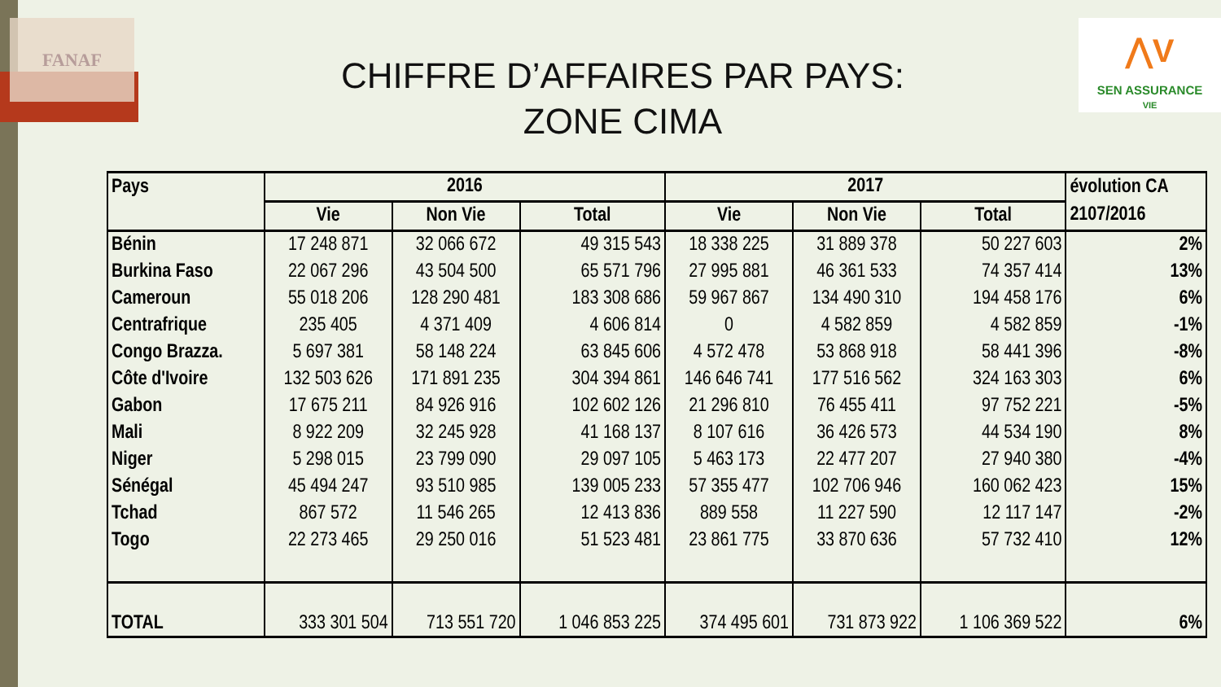FANAF
⋀V
SEN ASSURANCE
VIE
CHIFFRE D’AFFAIRES PAR PAYS:
ZONE CIMA
| Pays | 2016 | | | 2017 | | | évolution CA |
| --- | --- | --- | --- | --- | --- | --- | --- |
| | Vie | Non Vie | Total | Vie | Non Vie | Total | 2107/2016 |
| Bénin | 17 248 871 | 32 066 672 | 49 315 543 | 18 338 225 | 31 889 378 | 50 227 603 | 2% |
| Burkina Faso | 22 067 296 | 43 504 500 | 65 571 796 | 27 995 881 | 46 361 533 | 74 357 414 | 13% |
| Cameroun | 55 018 206 | 128 290 481 | 183 308 686 | 59 967 867 | 134 490 310 | 194 458 176 | 6% |
| Centrafrique | 235 405 | 4 371 409 | 4 606 814 | 0 | 4 582 859 | 4 582 859 | -1% |
| Congo Brazza. | 5 697 381 | 58 148 224 | 63 845 606 | 4 572 478 | 53 868 918 | 58 441 396 | -8% |
| Côte d'Ivoire | 132 503 626 | 171 891 235 | 304 394 861 | 146 646 741 | 177 516 562 | 324 163 303 | 6% |
| Gabon | 17 675 211 | 84 926 916 | 102 602 126 | 21 296 810 | 76 455 411 | 97 752 221 | -5% |
| Mali | 8 922 209 | 32 245 928 | 41 168 137 | 8 107 616 | 36 426 573 | 44 534 190 | 8% |
| Niger | 5 298 015 | 23 799 090 | 29 097 105 | 5 463 173 | 22 477 207 | 27 940 380 | -4% |
| Sénégal | 45 494 247 | 93 510 985 | 139 005 233 | 57 355 477 | 102 706 946 | 160 062 423 | 15% |
| Tchad | 867 572 | 11 546 265 | 12 413 836 | 889 558 | 11 227 590 | 12 117 147 | -2% |
| Togo | 22 273 465 | 29 250 016 | 51 523 481 | 23 861 775 | 33 870 636 | 57 732 410 | 12% |
| TOTAL | 333 301 504 | 713 551 720 | 1 046 853 225 | 374 495 601 | 731 873 922 | 1 106 369 522 | 6% |